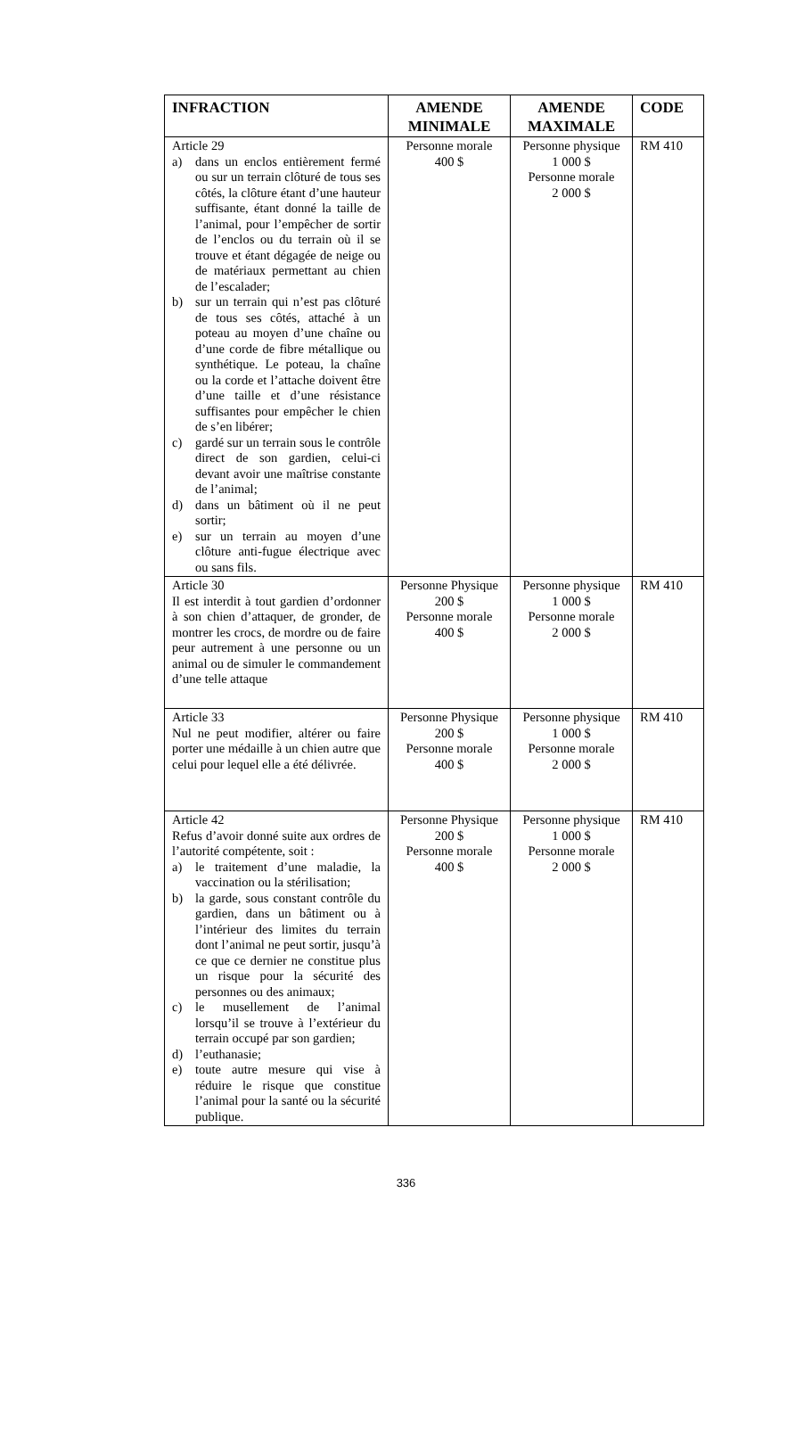| INFRACTION | AMENDE MINIMALE | AMENDE MAXIMALE | CODE |
| --- | --- | --- | --- |
| Article 29 a) dans un enclos entièrement fermé ou sur un terrain clôturé de tous ses côtés, la clôture étant d’une hauteur suffisante, étant donné la taille de l’animal, pour l’empêcher de sortir de l’enclos ou du terrain où il se trouve et étant dégagée de neige ou de matériaux permettant au chien de l’escalader; b) sur un terrain qui n’est pas clôturé de tous ses côtés, attaché à un poteau au moyen d’une chaîne ou d’une corde de fibre métallique ou synthétique. Le poteau, la chaîne ou la corde et l’attache doivent être d’une taille et d’une résistance suffisantes pour empêcher le chien de s’en libérer; c) gardé sur un terrain sous le contrôle direct de son gardien, celui-ci devant avoir une maîtrise constante de l’animal; d) dans un bâtiment où il ne peut sortir; e) sur un terrain au moyen d’une clôture anti-fugue électrique avec ou sans fils. | Personne morale 400 $ | Personne physique 1 000 $ Personne morale 2 000 $ | RM 410 |
| Article 30 Il est interdit à tout gardien d’ordonner à son chien d’attaquer, de gronder, de montrer les crocs, de mordre ou de faire peur autrement à une personne ou un animal ou de simuler le commandement d’une telle attaque | Personne Physique 200 $ Personne morale 400 $ | Personne physique 1 000 $ Personne morale 2 000 $ | RM 410 |
| Article 33 Nul ne peut modifier, altérer ou faire porter une médaille à un chien autre que celui pour lequel elle a été délivrée. | Personne Physique 200 $ Personne morale 400 $ | Personne physique 1 000 $ Personne morale 2 000 $ | RM 410 |
| Article 42 Refus d’avoir donné suite aux ordres de l’autorité compétente, soit : a) le traitement d’une maladie, la vaccination ou la stérilisation; b) la garde, sous constant contrôle du gardien, dans un bâtiment ou à l’intérieur des limites du terrain dont l’animal ne peut sortir, jusqu’à ce que ce dernier ne constitue plus un risque pour la sécurité des personnes ou des animaux; c) le musellement de l’animal lorsqu’il se trouve à l’extérieur du terrain occupé par son gardien; d) l’euthanasie; e) toute autre mesure qui vise à réduire le risque que constitue l’animal pour la santé ou la sécurité publique. | Personne Physique 200 $ Personne morale 400 $ | Personne physique 1 000 $ Personne morale 2 000 $ | RM 410 |
336